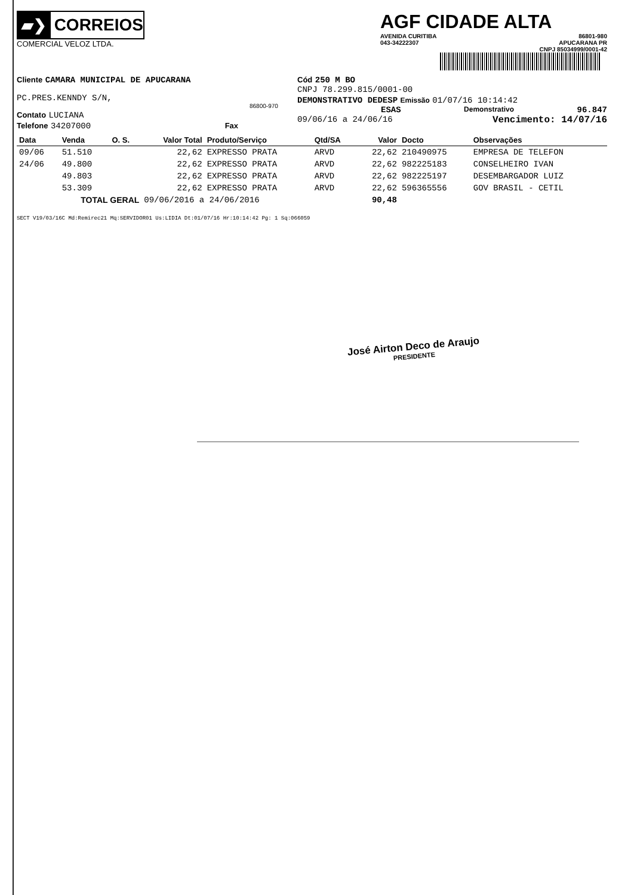▰❯
CORREIOS
COMERCIAL VELOZ LTDA.
AGF CIDADE ALTA
AVENIDA CURITIBA
043-34222307 86801-980
APUCARANA PR
CNPJ 85034999/0001-42
Cliente CAMARA MUNICIPAL DE APUCARANA
PC.PRES.KENNDY S/N,
86800-970
Contato LUCIANA
Telefone 34207000 Fax
Cód 250 M BO
CNPJ 78.299.815/0001-00
DEMONSTRATIVO DEDESP Emissão 01/07/16 10:14:42
ESAS Demonstrativo 96.847
09/06/16 a 24/06/16 Vencimento: 14/07/16
| Data | Venda | O. S. | Valor Total | Produto/Serviço | Qtd/SA | Valor | Docto | Observações |
| --- | --- | --- | --- | --- | --- | --- | --- | --- |
| 09/06 | 51.510 | | 22,62 | EXPRESSO PRATA | ARVD | 22,62 | 210490975 | EMPRESA DE TELEFON |
| 24/06 | 49.800 | | 22,62 | EXPRESSO PRATA | ARVD | 22,62 | 982225183 | CONSELHEIRO IVAN |
| | 49.803 | | 22,62 | EXPRESSO PRATA | ARVD | 22,62 | 982225197 | DESEMBARGADOR LUIZ |
| | 53.309 | | 22,62 | EXPRESSO PRATA | ARVD | 22,62 | 596365556 | GOV BRASIL - CETIL |
| TOTAL GERAL | | | 09/06/2016 a 24/06/2016 | | | 90,48 | | |
SECT V19/03/16C Md:Remirec21 Mq:SERVIDOR01 Us:LIDIA Dt:01/07/16 Hr:10:14:42 Pg: 1 Sq:066059
José Airton Deco de Araujo
PRESIDENTE